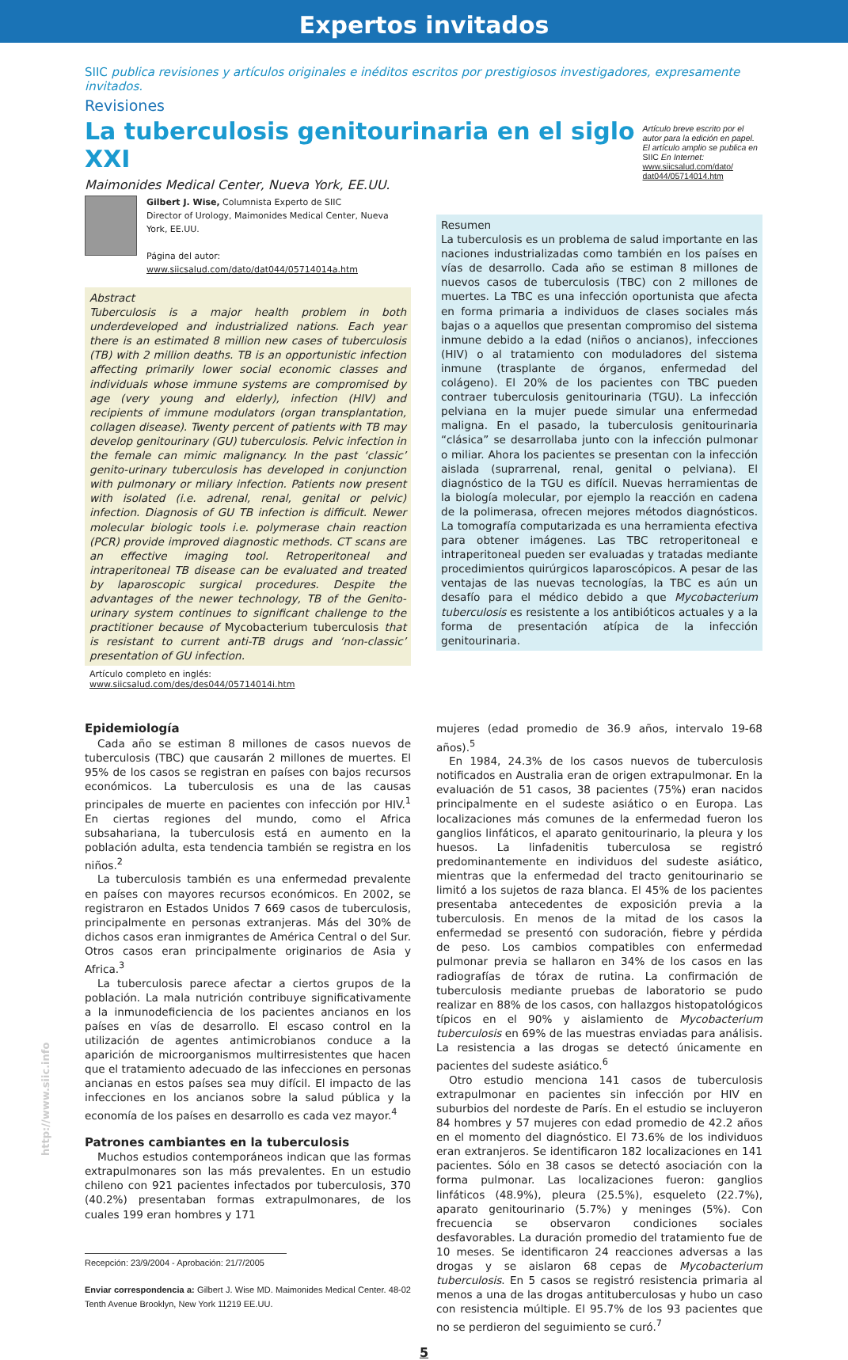Expertos invitados
SIIC publica revisiones y artículos originales e inéditos escritos por prestigiosos investigadores, expresamente invitados.
Revisiones
La tuberculosis genitourinaria en el siglo XXI
Maimonides Medical Center, Nueva York, EE.UU.
Artículo breve escrito por el autor para la edición en papel. El artículo amplio se publica en SIIC En Internet: www.siicsalud.com/dato/ dat044/05714014.htm
Gilbert J. Wise, Columnista Experto de SIIC
Director of Urology, Maimonides Medical Center, Nueva York, EE.UU.
Página del autor: www.siicsalud.com/dato/dat044/05714014a.htm
Abstract
Tuberculosis is a major health problem in both underdeveloped and industrialized nations. Each year there is an estimated 8 million new cases of tuberculosis (TB) with 2 million deaths. TB is an opportunistic infection affecting primarily lower social economic classes and individuals whose immune systems are compromised by age (very young and elderly), infection (HIV) and recipients of immune modulators (organ transplantation, collagen disease). Twenty percent of patients with TB may develop genitourinary (GU) tuberculosis. Pelvic infection in the female can mimic malignancy. In the past ‘classic’ genito-urinary tuberculosis has developed in conjunction with pulmonary or miliary infection. Patients now present with isolated (i.e. adrenal, renal, genital or pelvic) infection. Diagnosis of GU TB infection is difficult. Newer molecular biologic tools i.e. polymerase chain reaction (PCR) provide improved diagnostic methods. CT scans are an effective imaging tool. Retroperitoneal and intraperitoneal TB disease can be evaluated and treated by laparoscopic surgical procedures. Despite the advantages of the newer technology, TB of the Genito-urinary system continues to significant challenge to the practitioner because of Mycobacterium tuberculosis that is resistant to current anti-TB drugs and ‘non-classic’ presentation of GU infection.
Artículo completo en inglés: www.siicsalud.com/des/des044/05714014i.htm
Resumen
La tuberculosis es un problema de salud importante en las naciones industrializadas como también en los países en vías de desarrollo. Cada año se estiman 8 millones de nuevos casos de tuberculosis (TBC) con 2 millones de muertes. La TBC es una infección oportunista que afecta en forma primaria a individuos de clases sociales más bajas o a aquellos que presentan compromiso del sistema inmune debido a la edad (niños o ancianos), infecciones (HIV) o al tratamiento con moduladores del sistema inmune (trasplante de órganos, enfermedad del colágeno). El 20% de los pacientes con TBC pueden contraer tuberculosis genitourinaria (TGU). La infección pelviana en la mujer puede simular una enfermedad maligna. En el pasado, la tuberculosis genitourinaria “clásica” se desarrollaba junto con la infección pulmonar o miliar. Ahora los pacientes se presentan con la infección aislada (suprarrenal, renal, genital o pelviana). El diagnóstico de la TGU es difícil. Nuevas herramientas de la biología molecular, por ejemplo la reacción en cadena de la polimerasa, ofrecen mejores métodos diagnósticos. La tomografía computarizada es una herramienta efectiva para obtener imágenes. Las TBC retroperitoneal e intraperitoneal pueden ser evaluadas y tratadas mediante procedimientos quirúrgicos laparoscópicos. A pesar de las ventajas de las nuevas tecnologías, la TBC es aún un desafío para el médico debido a que Mycobacterium tuberculosis es resistente a los antibióticos actuales y a la forma de presentación atípica de la infección genitourinaria.
Epidemiología
Cada año se estiman 8 millones de casos nuevos de tuberculosis (TBC) que causarán 2 millones de muertes. El 95% de los casos se registran en países con bajos recursos económicos. La tuberculosis es una de las causas principales de muerte en pacientes con infección por HIV.<sup>1</sup> En ciertas regiones del mundo, como el Africa subsahariana, la tuberculosis está en aumento en la población adulta, esta tendencia también se registra en los niños.<sup>2</sup>
La tuberculosis también es una enfermedad prevalente en países con mayores recursos económicos. En 2002, se registraron en Estados Unidos 7 669 casos de tuberculosis, principalmente en personas extranjeras. Más del 30% de dichos casos eran inmigrantes de América Central o del Sur. Otros casos eran principalmente originarios de Asia y Africa.<sup>3</sup>
La tuberculosis parece afectar a ciertos grupos de la población. La mala nutrición contribuye significativamente a la inmunodeficiencia de los pacientes ancianos en los países en vías de desarrollo. El escaso control en la utilización de agentes antimicrobianos conduce a la aparición de microorganismos multirresistentes que hacen que el tratamiento adecuado de las infecciones en personas ancianas en estos países sea muy difícil. El impacto de las infecciones en los ancianos sobre la salud pública y la economía de los países en desarrollo es cada vez mayor.<sup>4</sup>
Patrones cambiantes en la tuberculosis
Muchos estudios contemporáneos indican que las formas extrapulmonares son las más prevalentes. En un estudio chileno con 921 pacientes infectados por tuberculosis, 370 (40.2%) presentaban formas extrapulmonares, de los cuales 199 eran hombres y 171
Recepción: 23/9/2004 - Aprobación: 21/7/2005
Enviar correspondencia a: Gilbert J. Wise MD. Maimonides Medical Center. 48-02 Tenth Avenue Brooklyn, New York 11219 EE.UU.
mujeres (edad promedio de 36.9 años, intervalo 19-68 años).<sup>5</sup>
En 1984, 24.3% de los casos nuevos de tuberculosis notificados en Australia eran de origen extrapulmonar. En la evaluación de 51 casos, 38 pacientes (75%) eran nacidos principalmente en el sudeste asiático o en Europa. Las localizaciones más comunes de la enfermedad fueron los ganglios linfáticos, el aparato genitourinario, la pleura y los huesos. La linfadenitis tuberculosa se registró predominantemente en individuos del sudeste asiático, mientras que la enfermedad del tracto genitourinario se limitó a los sujetos de raza blanca. El 45% de los pacientes presentaba antecedentes de exposición previa a la tuberculosis. En menos de la mitad de los casos la enfermedad se presentó con sudoración, fiebre y pérdida de peso. Los cambios compatibles con enfermedad pulmonar previa se hallaron en 34% de los casos en las radiografías de tórax de rutina. La confirmación de tuberculosis mediante pruebas de laboratorio se pudo realizar en 88% de los casos, con hallazgos histopatológicos típicos en el 90% y aislamiento de Mycobacterium tuberculosis en 69% de las muestras enviadas para análisis. La resistencia a las drogas se detectó únicamente en pacientes del sudeste asiático.<sup>6</sup>
Otro estudio menciona 141 casos de tuberculosis extrapulmonar en pacientes sin infección por HIV en suburbios del nordeste de París. En el estudio se incluyeron 84 hombres y 57 mujeres con edad promedio de 42.2 años en el momento del diagnóstico. El 73.6% de los individuos eran extranjeros. Se identificaron 182 localizaciones en 141 pacientes. Sólo en 38 casos se detectó asociación con la forma pulmonar. Las localizaciones fueron: ganglios linfáticos (48.9%), pleura (25.5%), esqueleto (22.7%), aparato genitourinario (5.7%) y meninges (5%). Con frecuencia se observaron condiciones sociales desfavorables. La duración promedio del tratamiento fue de 10 meses. Se identificaron 24 reacciones adversas a las drogas y se aislaron 68 cepas de Mycobacterium tuberculosis. En 5 casos se registró resistencia primaria al menos a una de las drogas antituberculosas y hubo un caso con resistencia múltiple. El 95.7% de los 93 pacientes que no se perdieron del seguimiento se curó.<sup>7</sup>
5
http://www.siic.info